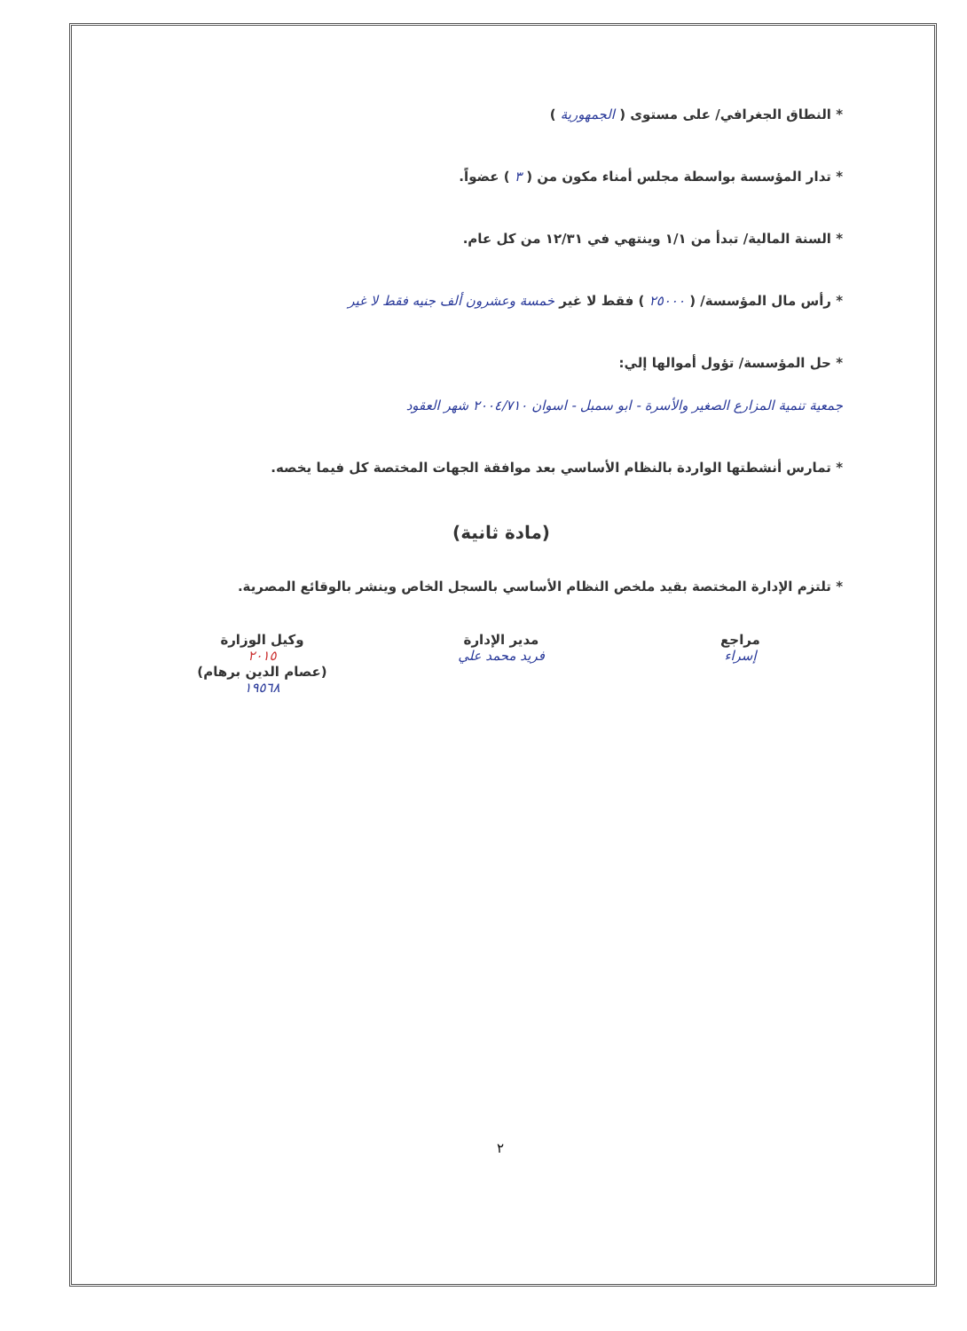* النطاق الجغرافي/ على مستوى ( الجمهورية )
* تدار المؤسسة بواسطة مجلس أمناء مكون من ( ٣ ) عضواً.
* السنة المالية/ تبدأ من ١/١ وينتهي في ١٢/٣١ من كل عام.
* رأس مال المؤسسة/ ( ٢٥٠٠٠ ) فقط لا غير خمسة وعشرون ألف جنيه فقط لا غير
* حل المؤسسة/ تؤول أموالها إلي:
جمعية تنمية المزارع الصغير والأسرة - ابو سمبل - اسوان ٢٠٠٤/٧١٠ شهر العقود
* تمارس أنشطتها الواردة بالنظام الأساسي بعد موافقة الجهات المختصة كل فيما يخصه.
(مادة ثانية)
* تلتزم الإدارة المختصة بقيد ملخص النظام الأساسي بالسجل الخاص وينشر بالوقائع المصرية.
مراجع
إسراء
مدير الإدارة
فريد محمد علي
وكيل الوزارة
٢٠١٥
(عصام الدين برهام)
١٩٥٦٨
٢